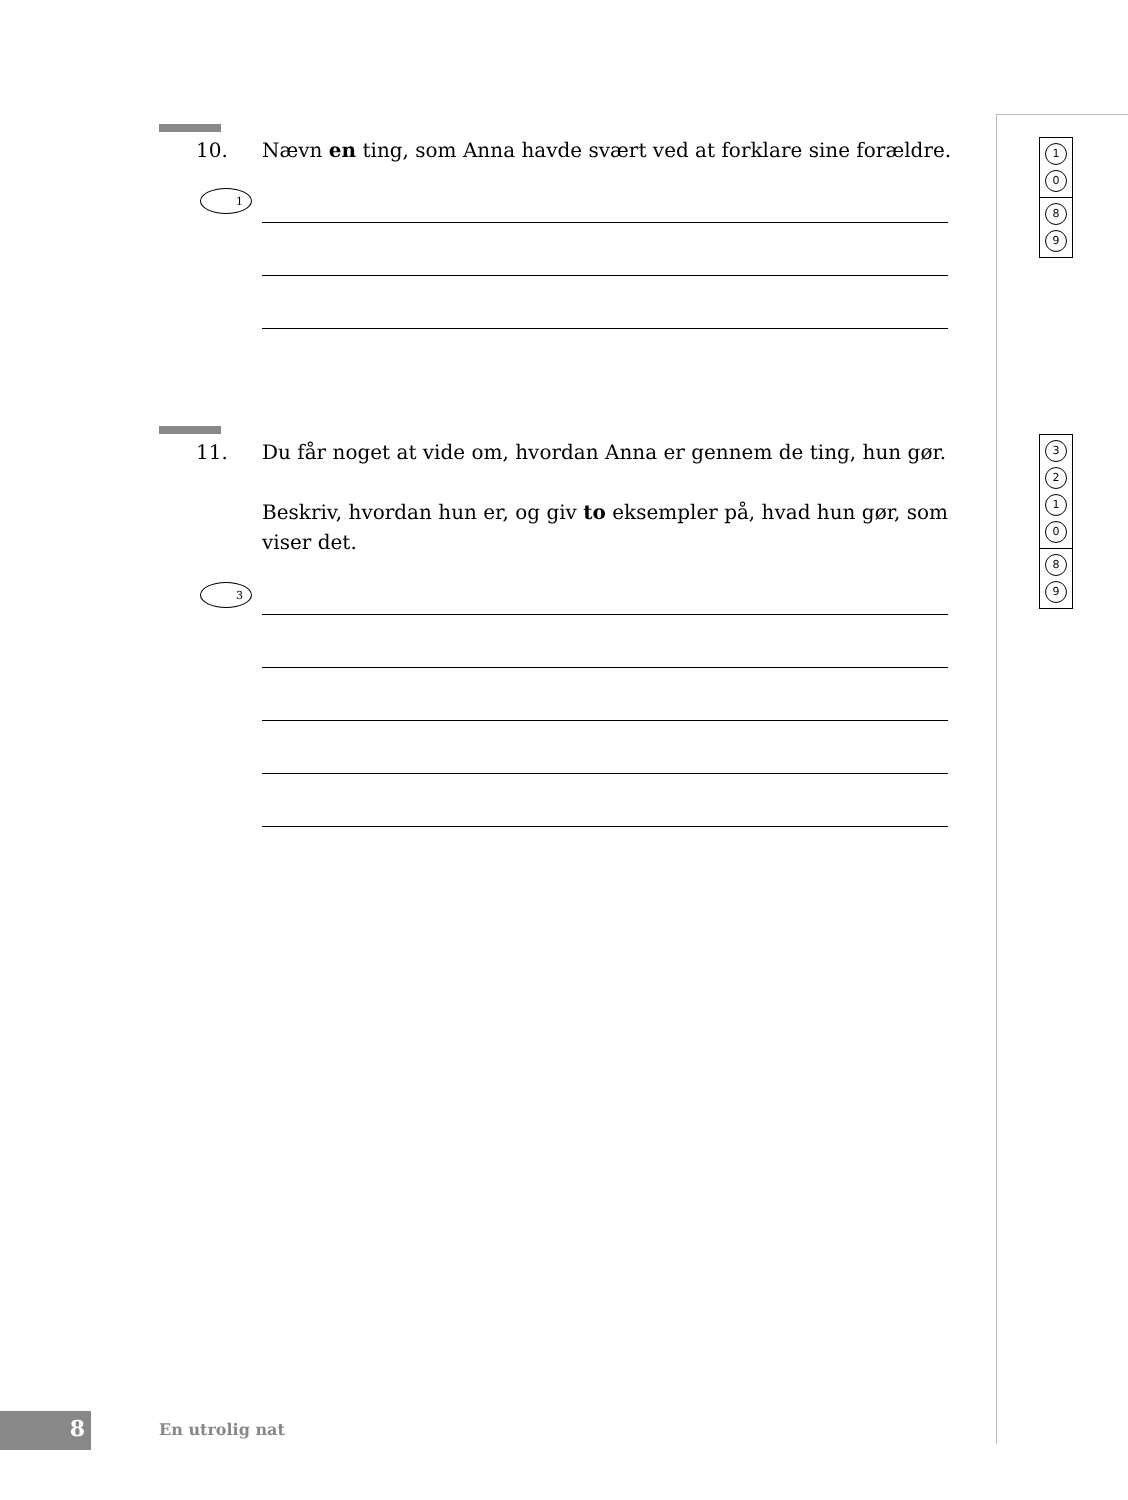10. Nævn en ting, som Anna havde svært ved at forklare sine forældre.
1
1
0
8
9
11. Du får noget at vide om, hvordan Anna er gennem de ting, hun gør.
Beskriv, hvordan hun er, og giv to eksempler på, hvad hun gør, som viser det.
3
3
2
1
0
8
9
8 En utrolig nat